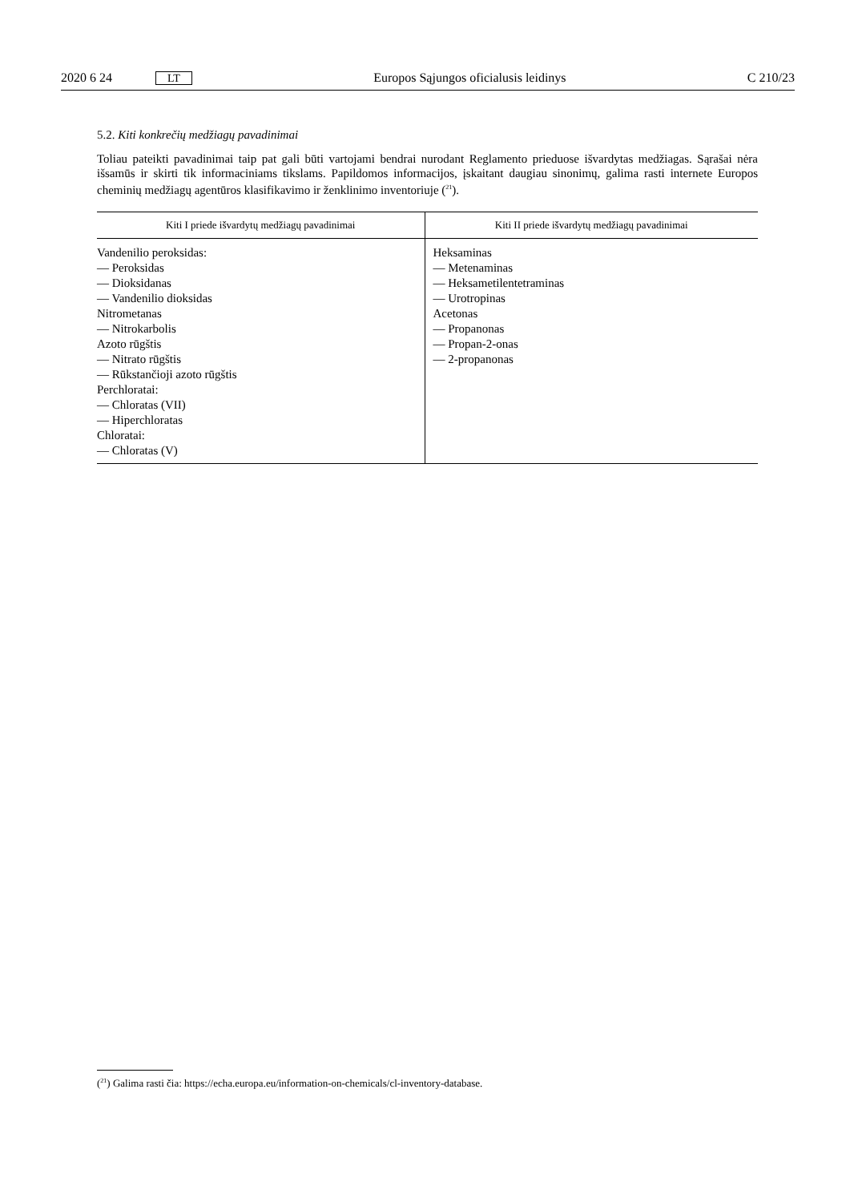2020 6 24 LT Europos Sąjungos oficialusis leidinys C 210/23
5.2. Kiti konkrečių medžiagų pavadinimai
Toliau pateikti pavadinimai taip pat gali būti vartojami bendrai nurodant Reglamento prieduose išvardytas medžiagas. Sąrašai nėra išsamūs ir skirti tik informaciniams tikslams. Papildomos informacijos, įskaitant daugiau sinonimų, galima rasti internete Europos cheminių medžiagų agentūros klasifikavimo ir ženklinimo inventoriuje (<sup>21</sup>).
| Kiti I priede išvardytų medžiagų pavadinimai | Kiti II priede išvardytų medžiagų pavadinimai |
| --- | --- |
| Vandenilio peroksidas: — Peroksidas — Dioksidanas — Vandenilio dioksidas Nitrometanas — Nitrokarbolis Azoto rūgštis — Nitrato rūgštis — Rūkstančioji azoto rūgštis Perchloratai: — Chloratas (VII) — Hiperchloratas Chloratai: — Chloratas (V) | Heksaminas — Metenaminas — Heksametilentetraminas — Urotropinas Acetonas — Propanonas — Propan-2-onas — 2-propanonas |
(<sup>21</sup>) Galima rasti čia: https://echa.europa.eu/information-on-chemicals/cl-inventory-database.